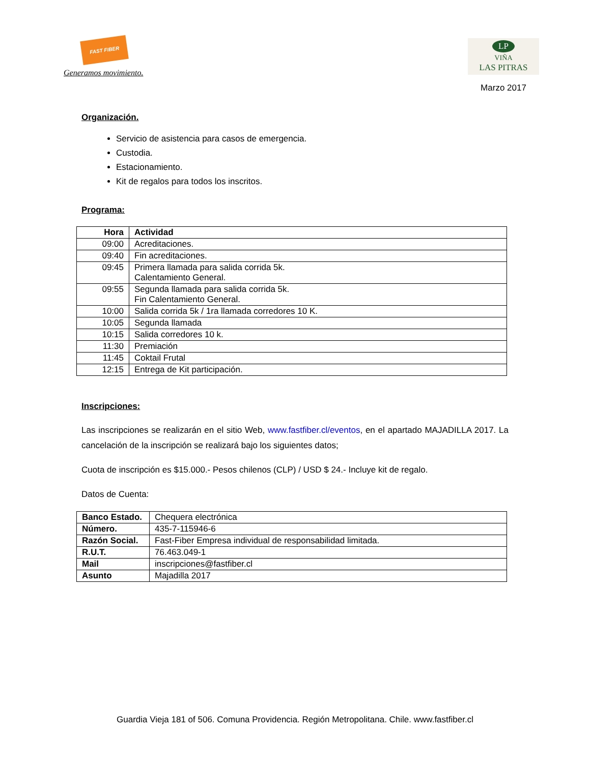FAST FIBER
Generamos movimiento.
LP
VIÑA
LAS PITRAS
Marzo 2017
Organización.
Servicio de asistencia para casos de emergencia.
Custodia.
Estacionamiento.
Kit de regalos para todos los inscritos.
Programa:
| Hora | Actividad |
| --- | --- |
| 09:00 | Acreditaciones. |
| 09:40 | Fin acreditaciones. |
| 09:45 | Primera llamada para salida corrida 5k. Calentamiento General. |
| 09:55 | Segunda llamada para salida corrida 5k. Fin Calentamiento General. |
| 10:00 | Salida corrida 5k / 1ra llamada corredores 10 K. |
| 10:05 | Segunda llamada |
| 10:15 | Salida corredores 10 k. |
| 11:30 | Premiación |
| 11:45 | Coktail Frutal |
| 12:15 | Entrega de Kit participación. |
Inscripciones:
Las inscripciones se realizarán en el sitio Web, www.fastfiber.cl/eventos, en el apartado MAJADILLA 2017. La cancelación de la inscripción se realizará bajo los siguientes datos;
Cuota de inscripción es $15.000.- Pesos chilenos (CLP) / USD $ 24.- Incluye kit de regalo.
Datos de Cuenta:
| Banco Estado. | Chequera electrónica |
| Número. | 435-7-115946-6 |
| Razón Social. | Fast-Fiber Empresa individual de responsabilidad limitada. |
| R.U.T. | 76.463.049-1 |
| Mail | inscripciones@fastfiber.cl |
| Asunto | Majadilla 2017 |
Guardia Vieja 181 of 506. Comuna Providencia. Región Metropolitana. Chile. www.fastfiber.cl